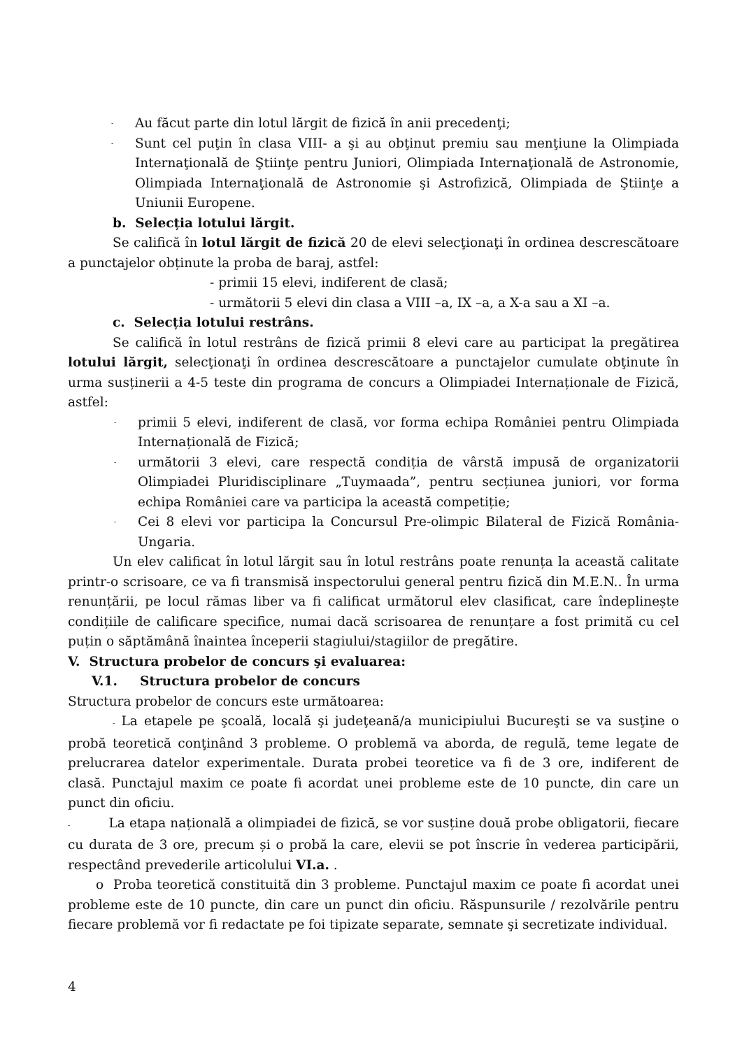- Au făcut parte din lotul lărgit de fizică în anii precedenţi;
- Sunt cel puţin în clasa VIII- a şi au obţinut premiu sau menţiune la Olimpiada Internaţională de Ştiinţe pentru Juniori, Olimpiada Internaţională de Astronomie, Olimpiada Internaţională de Astronomie şi Astrofizică, Olimpiada de Ştiinţe a Uniunii Europene.
b. Selecția lotului lărgit.
Se califică în lotul lărgit de fizică 20 de elevi selecţionaţi în ordinea descrescătoare a punctajelor obținute la proba de baraj, astfel:
- primii 15 elevi, indiferent de clasă;
- următorii 5 elevi din clasa a VIII –a, IX –a, a X-a sau a XI –a.
c. Selecția lotului restrâns.
Se califică în lotul restrâns de fizică primii 8 elevi care au participat la pregătirea lotului lărgit, selecţionaţi în ordinea descrescătoare a punctajelor cumulate obţinute în urma susținerii a 4-5 teste din programa de concurs a Olimpiadei Internaționale de Fizică, astfel:
- primii 5 elevi, indiferent de clasă, vor forma echipa României pentru Olimpiada Internațională de Fizică;
- următorii 3 elevi, care respectă condiția de vârstă impusă de organizatorii Olimpiadei Pluridisciplinare „Tuymaada”, pentru secțiunea juniori, vor forma echipa României care va participa la această competiție;
- Cei 8 elevi vor participa la Concursul Pre-olimpic Bilateral de Fizică România-Ungaria.
Un elev calificat în lotul lărgit sau în lotul restrâns poate renunța la această calitate printr-o scrisoare, ce va fi transmisă inspectorului general pentru fizică din M.E.N.. În urma renunțării, pe locul rămas liber va fi calificat următorul elev clasificat, care îndeplinește condițiile de calificare specifice, numai dacă scrisoarea de renunțare a fost primită cu cel puțin o săptămână înaintea începerii stagiului/stagiilor de pregătire.
V. Structura probelor de concurs şi evaluarea:
V.1. Structura probelor de concurs
Structura probelor de concurs este următoarea:
- La etapele pe şcoală, locală şi judeţeană/a municipiului Bucureşti se va susţine o probă teoretică conţinând 3 probleme. O problemă va aborda, de regulă, teme legate de prelucrarea datelor experimentale. Durata probei teoretice va fi de 3 ore, indiferent de clasă. Punctajul maxim ce poate fi acordat unei probleme este de 10 puncte, din care un punct din oficiu.
- La etapa națională a olimpiadei de fizică, se vor susține două probe obligatorii, fiecare cu durata de 3 ore, precum și o probă la care, elevii se pot înscrie în vederea participării, respectând prevederile articolului VI.a. .
o Proba teoretică constituită din 3 probleme. Punctajul maxim ce poate fi acordat unei probleme este de 10 puncte, din care un punct din oficiu. Răspunsurile / rezolvările pentru fiecare problemă vor fi redactate pe foi tipizate separate, semnate şi secretizate individual.
4